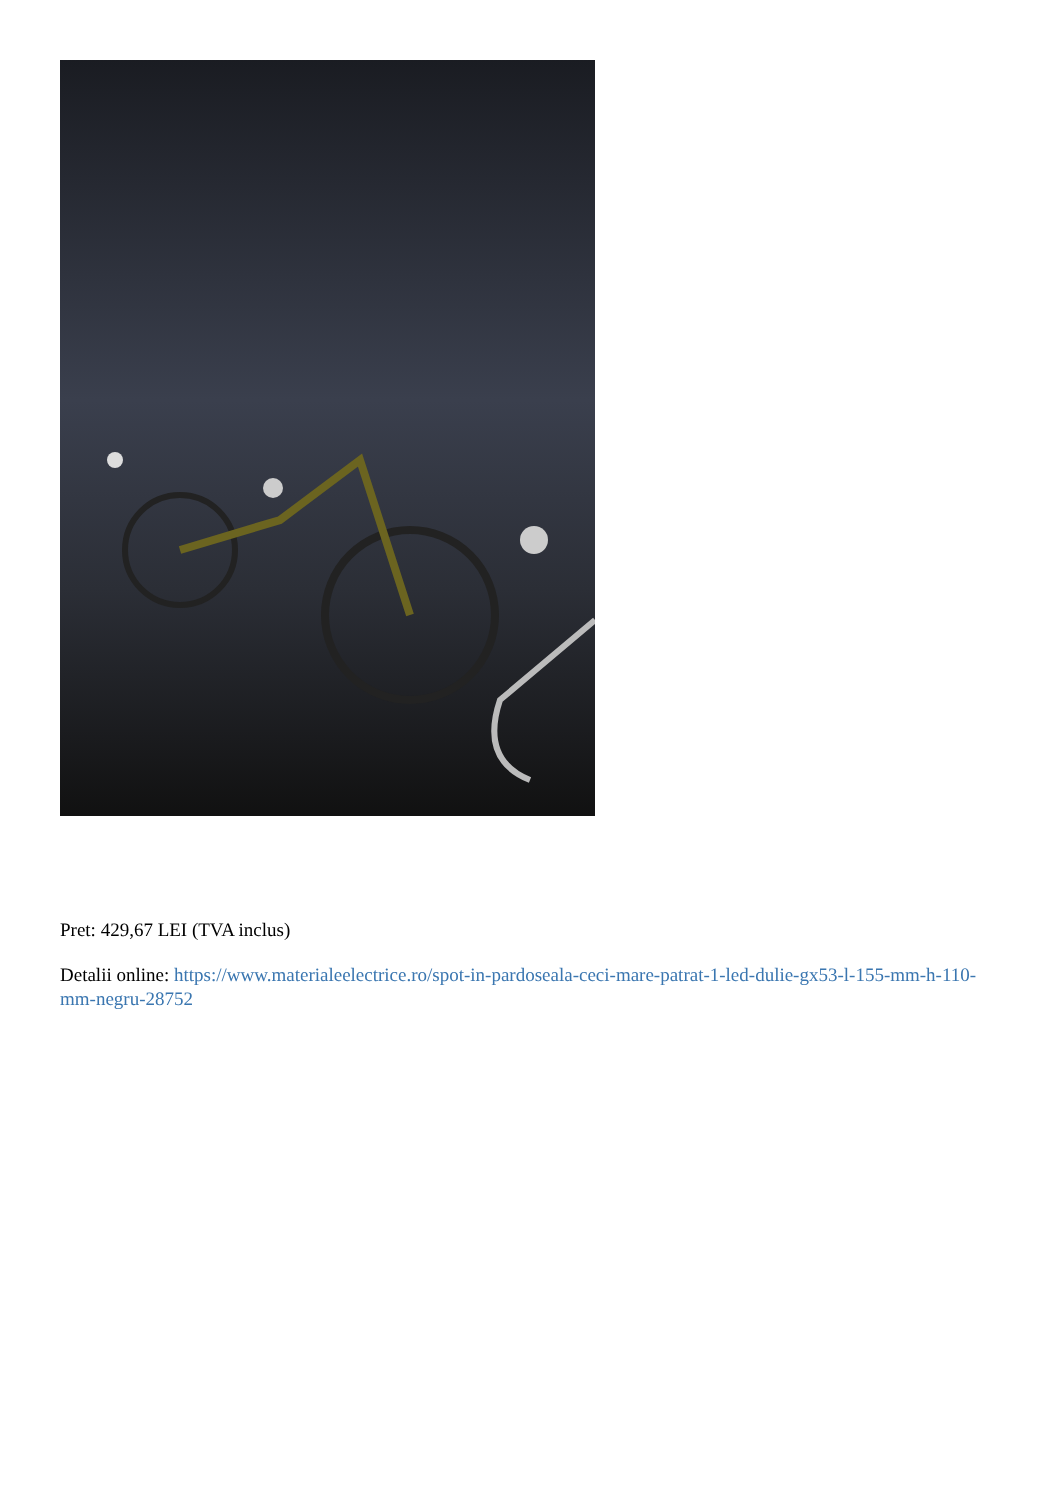Pret: 429,67 LEI (TVA inclus)
Detalii online: https://www.materialeelectrice.ro/spot-in-pardoseala-ceci-mare-patrat-1-led-dulie-gx53-l-155-mm-h-110-mm-negru-28752